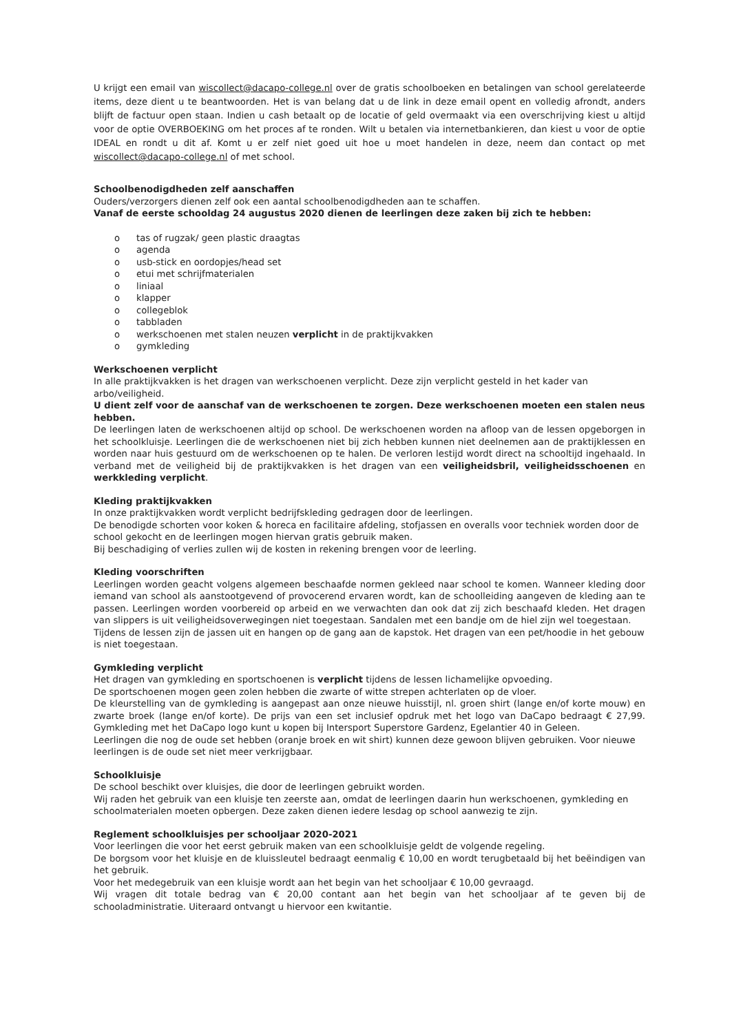U krijgt een email van wiscollect@dacapo-college.nl over de gratis schoolboeken en betalingen van school gerelateerde items, deze dient u te beantwoorden. Het is van belang dat u de link in deze email opent en volledig afrondt, anders blijft de factuur open staan. Indien u cash betaalt op de locatie of geld overmaakt via een overschrijving kiest u altijd voor de optie OVERBOEKING om het proces af te ronden. Wilt u betalen via internetbankieren, dan kiest u voor de optie IDEAL en rondt u dit af. Komt u er zelf niet goed uit hoe u moet handelen in deze, neem dan contact op met wiscollect@dacapo-college.nl of met school.
Schoolbenodigdheden zelf aanschaffen
Ouders/verzorgers dienen zelf ook een aantal schoolbenodigdheden aan te schaffen.
Vanaf de eerste schooldag 24 augustus 2020 dienen de leerlingen deze zaken bij zich te hebben:
o tas of rugzak/ geen plastic draagtas
o agenda
o usb-stick en oordopjes/head set
o etui met schrijfmaterialen
o liniaal
o klapper
o collegeblok
o tabbladen
o werkschoenen met stalen neuzen verplicht in de praktijkvakken
o gymkleding
Werkschoenen verplicht
In alle praktijkvakken is het dragen van werkschoenen verplicht. Deze zijn verplicht gesteld in het kader van arbo/veiligheid.
U dient zelf voor de aanschaf van de werkschoenen te zorgen. Deze werkschoenen moeten een stalen neus hebben.
De leerlingen laten de werkschoenen altijd op school. De werkschoenen worden na afloop van de lessen opgeborgen in het schoolkluisje. Leerlingen die de werkschoenen niet bij zich hebben kunnen niet deelnemen aan de praktijklessen en worden naar huis gestuurd om de werkschoenen op te halen. De verloren lestijd wordt direct na schooltijd ingehaald. In verband met de veiligheid bij de praktijkvakken is het dragen van een veiligheidsbril, veiligheidsschoenen en werkkleding verplicht.
Kleding praktijkvakken
In onze praktijkvakken wordt verplicht bedrijfskleding gedragen door de leerlingen.
De benodigde schorten voor koken & horeca en facilitaire afdeling, stofjassen en overalls voor techniek worden door de school gekocht en de leerlingen mogen hiervan gratis gebruik maken.
Bij beschadiging of verlies zullen wij de kosten in rekening brengen voor de leerling.
Kleding voorschriften
Leerlingen worden geacht volgens algemeen beschaafde normen gekleed naar school te komen. Wanneer kleding door iemand van school als aanstootgevend of provocerend ervaren wordt, kan de schoolleiding aangeven de kleding aan te passen. Leerlingen worden voorbereid op arbeid en we verwachten dan ook dat zij zich beschaafd kleden. Het dragen van slippers is uit veiligheidsoverwegingen niet toegestaan. Sandalen met een bandje om de hiel zijn wel toegestaan.
Tijdens de lessen zijn de jassen uit en hangen op de gang aan de kapstok. Het dragen van een pet/hoodie in het gebouw is niet toegestaan.
Gymkleding verplicht
Het dragen van gymkleding en sportschoenen is verplicht tijdens de lessen lichamelijke opvoeding.
De sportschoenen mogen geen zolen hebben die zwarte of witte strepen achterlaten op de vloer.
De kleurstelling van de gymkleding is aangepast aan onze nieuwe huisstijl, nl. groen shirt (lange en/of korte mouw) en zwarte broek (lange en/of korte). De prijs van een set inclusief opdruk met het logo van DaCapo bedraagt € 27,99. Gymkleding met het DaCapo logo kunt u kopen bij Intersport Superstore Gardenz, Egelantier 40 in Geleen.
Leerlingen die nog de oude set hebben (oranje broek en wit shirt) kunnen deze gewoon blijven gebruiken. Voor nieuwe leerlingen is de oude set niet meer verkrijgbaar.
Schoolkluisje
De school beschikt over kluisjes, die door de leerlingen gebruikt worden.
Wij raden het gebruik van een kluisje ten zeerste aan, omdat de leerlingen daarin hun werkschoenen, gymkleding en schoolmaterialen moeten opbergen. Deze zaken dienen iedere lesdag op school aanwezig te zijn.
Reglement schoolkluisjes per schooljaar 2020-2021
Voor leerlingen die voor het eerst gebruik maken van een schoolkluisje geldt de volgende regeling.
De borgsom voor het kluisje en de kluissleutel bedraagt eenmalig € 10,00 en wordt terugbetaald bij het beëindigen van het gebruik.
Voor het medegebruik van een kluisje wordt aan het begin van het schooljaar € 10,00 gevraagd.
Wij vragen dit totale bedrag van € 20,00 contant aan het begin van het schooljaar af te geven bij de schooladministratie. Uiteraard ontvangt u hiervoor een kwitantie.